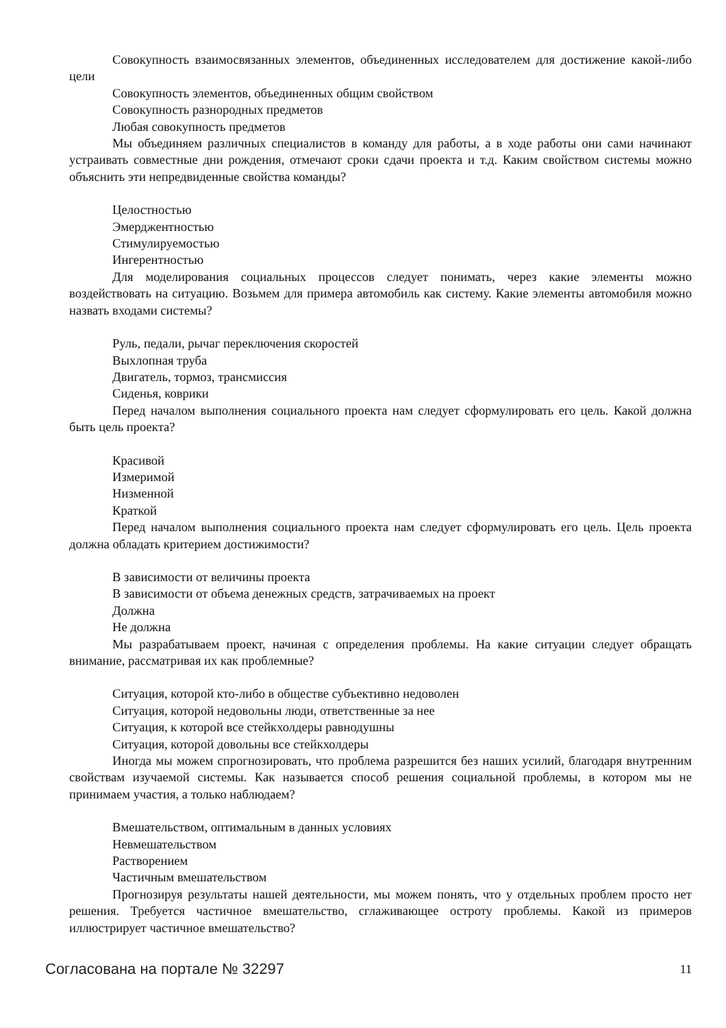Совокупность взаимосвязанных элементов, объединенных исследователем для достижение какой-либо цели
Совокупность элементов, объединенных общим свойством
Совокупность разнородных предметов
Любая совокупность предметов
Мы объединяем различных специалистов в команду для работы, а в ходе работы они сами начинают устраивать совместные дни рождения, отмечают сроки сдачи проекта и т.д. Каким свойством системы можно объяснить эти непредвиденные свойства команды?
Целостностью
Эмерджентностью
Стимулируемостью
Ингерентностью
Для моделирования социальных процессов следует понимать, через какие элементы можно воздействовать на ситуацию. Возьмем для примера автомобиль как систему. Какие элементы автомобиля можно назвать входами системы?
Руль, педали, рычаг переключения скоростей
Выхлопная труба
Двигатель, тормоз, трансмиссия
Сиденья, коврики
Перед началом выполнения социального проекта нам следует сформулировать его цель. Какой должна быть цель проекта?
Красивой
Измеримой
Низменной
Краткой
Перед началом выполнения социального проекта нам следует сформулировать его цель. Цель проекта должна обладать критерием достижимости?
В зависимости от величины проекта
В зависимости от объема денежных средств, затрачиваемых на проект
Должна
Не должна
Мы разрабатываем проект, начиная с определения проблемы. На какие ситуации следует обращать внимание, рассматривая их как проблемные?
Ситуация, которой кто-либо в обществе субъективно недоволен
Ситуация, которой недовольны люди, ответственные за нее
Ситуация, к которой все стейкхолдеры равнодушны
Ситуация, которой довольны все стейкхолдеры
Иногда мы можем спрогнозировать, что проблема разрешится без наших усилий, благодаря внутренним свойствам изучаемой системы. Как называется способ решения социальной проблемы, в котором мы не принимаем участия, а только наблюдаем?
Вмешательством, оптимальным в данных условиях
Невмешательством
Растворением
Частичным вмешательством
Прогнозируя результаты нашей деятельности, мы можем понять, что у отдельных проблем просто нет решения. Требуется частичное вмешательство, сглаживающее остроту проблемы. Какой из примеров иллюстрирует частичное вмешательство?
Согласована на портале № 32297 11